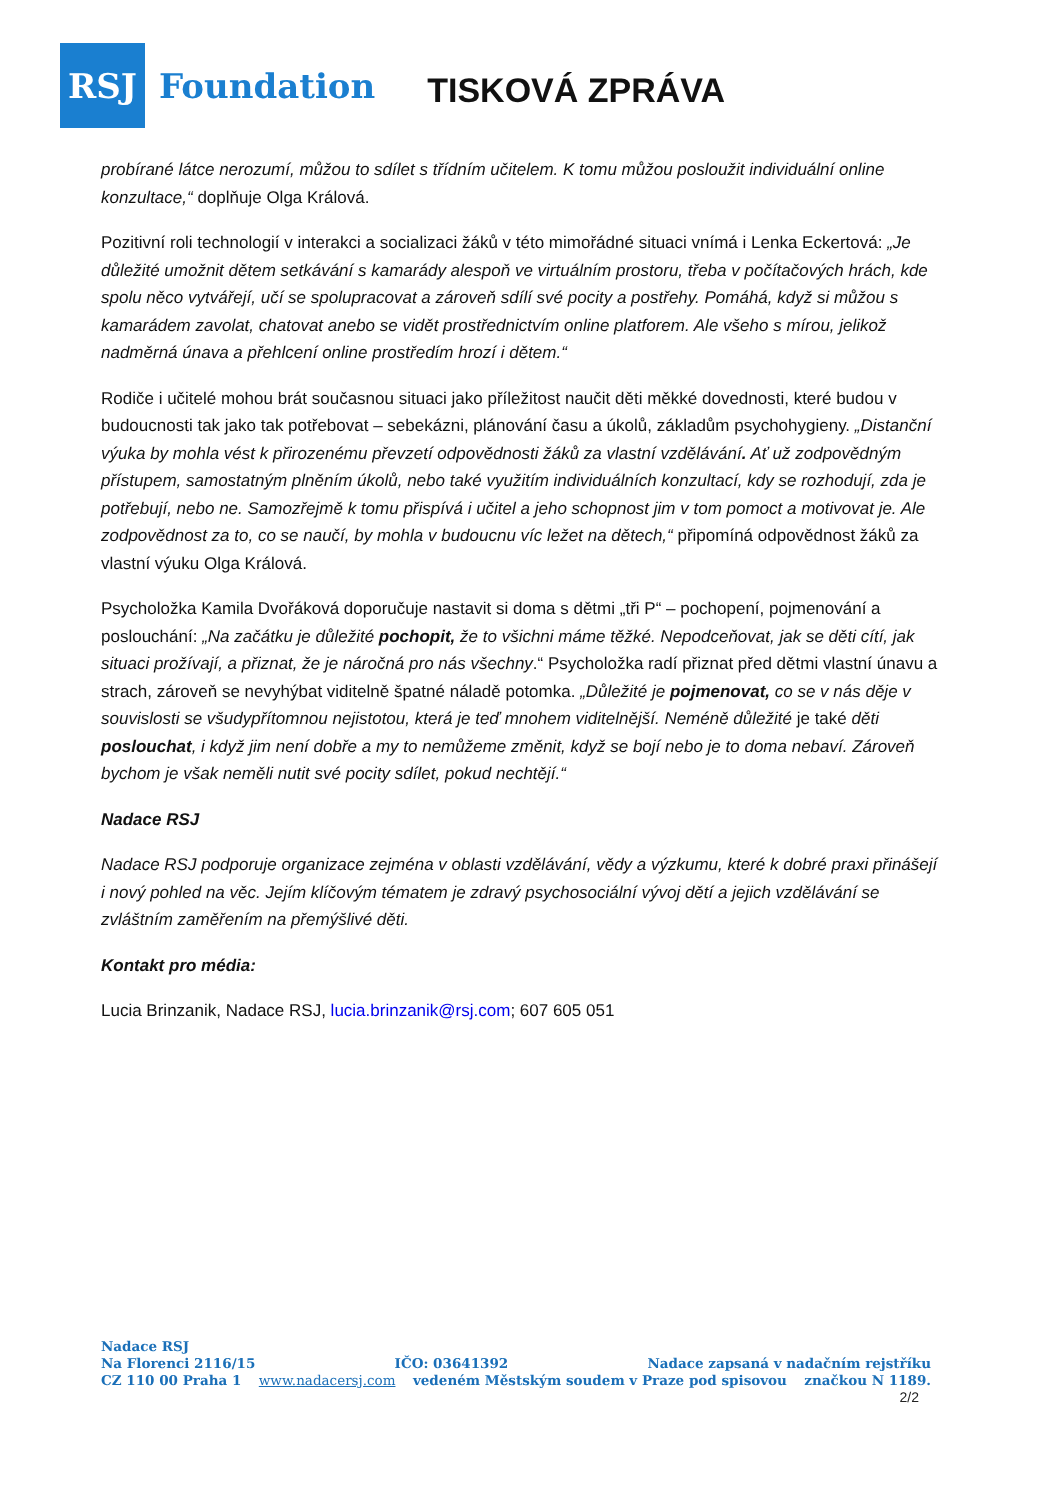RSJ
Foundation
TISKOVÁ ZPRÁVA
probírané látce nerozumí, můžou to sdílet s třídním učitelem. K tomu můžou posloužit individuální online konzultace,“ doplňuje Olga Králová.
Pozitivní roli technologií v interakci a socializaci žáků v této mimořádné situaci vnímá i Lenka Eckertová: „Je důležité umožnit dětem setkávání s kamarády alespoň ve virtuálním prostoru, třeba v počítačových hrách, kde spolu něco vytvářejí, učí se spolupracovat a zároveň sdílí své pocity a postřehy. Pomáhá, když si můžou s kamarádem zavolat, chatovat anebo se vidět prostřednictvím online platforem. Ale všeho s mírou, jelikož nadměrná únava a přehlcení online prostředím hrozí i dětem.“
Rodiče i učitelé mohou brát současnou situaci jako příležitost naučit děti měkké dovednosti, které budou v budoucnosti tak jako tak potřebovat – sebekázni, plánování času a úkolů, základům psychohygieny. „Distanční výuka by mohla vést k přirozenému převzetí odpovědnosti žáků za vlastní vzdělávání. Ať už zodpovědným přístupem, samostatným plněním úkolů, nebo také využitím individuálních konzultací, kdy se rozhodují, zda je potřebují, nebo ne. Samozřejmě k tomu přispívá i učitel a jeho schopnost jim v tom pomoct a motivovat je. Ale zodpovědnost za to, co se naučí, by mohla v budoucnu víc ležet na dětech,“ připomíná odpovědnost žáků za vlastní výuku Olga Králová.
Psycholožka Kamila Dvořáková doporučuje nastavit si doma s dětmi „tři P“ – pochopení, pojmenování a poslouchání: „Na začátku je důležité pochopit, že to všichni máme těžké. Nepodceňovat, jak se děti cítí, jak situaci prožívají, a přiznat, že je náročná pro nás všechny.“ Psycholožka radí přiznat před dětmi vlastní únavu a strach, zároveň se nevyhýbat viditelně špatné náladě potomka. „Důležité je pojmenovat, co se v nás děje v souvislosti se všudypřítomnou nejistotou, která je teď mnohem viditelnější. Neméně důležité je také děti poslouchat, i když jim není dobře a my to nemůžeme změnit, když se bojí nebo je to doma nebaví. Zároveň bychom je však neměli nutit své pocity sdílet, pokud nechtějí.“
Nadace RSJ
Nadace RSJ podporuje organizace zejména v oblasti vzdělávání, vědy a výzkumu, které k dobré praxi přinášejí i nový pohled na věc. Jejím klíčovým tématem je zdravý psychosociální vývoj dětí a jejich vzdělávání se zvláštním zaměřením na přemýšlivé děti.
Kontakt pro média:
Lucia Brinzanik, Nadace RSJ, lucia.brinzanik@rsj.com; 607 605 051
Nadace RSJ
Na Florenci 2116/15 IČO: 03641392 Nadace zapsaná v nadačním rejstříku
CZ 110 00 Praha 1 www.nadacersj.com vedeném Městským soudem v Praze pod spisovou značkou N 1189.
2/2